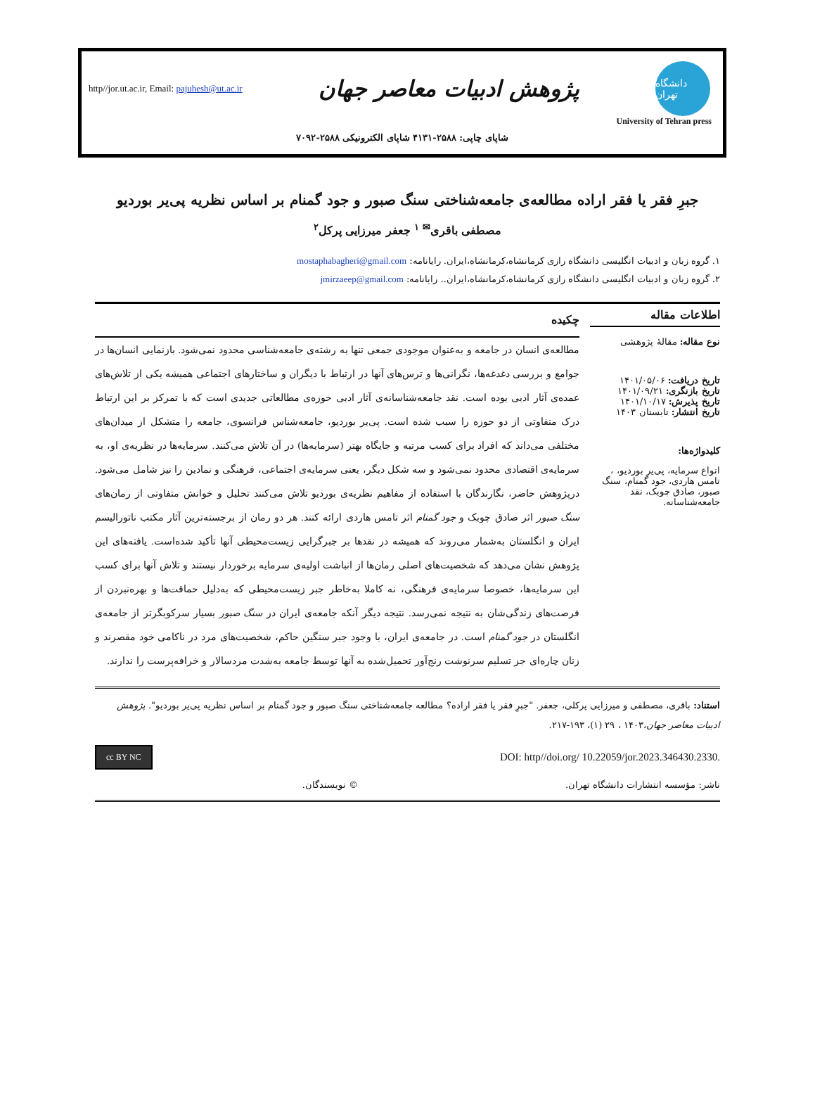http//jor.ut.ac.ir, Email: pajuhesh@ut.ac.ir
پژوهش ادبیات معاصر جهان
دانشگاه تهران
University of Tehran press
شاپای چاپی: ۲۵۸۸-۴۱۳۱ شاپای الکترونیکی ۲۵۸۸-۷۰۹۲
جبرِ فقر یا فقر اراده مطالعه‌ی جامعه‌شناختی سنگ صبور و جود گمنام بر اساس نظریه پی‌یر بوردیو
مصطفی باقری<sup>✉ ۱</sup> جعفر میرزایی پرکل<sup>۲</sup>
۱. گروه زبان و ادبیات انگلیسی دانشگاه رازی کرمانشاه،کرمانشاه،ایران. رایانامه: mostaphabagheri@gmail.com
۲. گروه زبان و ادبیات انگلیسی دانشگاه رازی کرمانشاه،کرمانشاه،ایران.. رایانامه: jmirzaeep@gmail.com
اطلاعات مقاله
نوع مقاله: مقالهٔ پژوهشی
تاریخ دریافت: ۱۴۰۱/۰۵/۰۶
تاریخ بازنگری: ۱۴۰۱/۰۹/۲۱
تاریخ پذیرش: ۱۴۰۱/۱۰/۱۷
تاریخ انتشار: تابستان ۱۴۰۳
کلیدواژه‌ها:
انواع سرمایه، پی‌یر بوردیو، ، تامس هاردی، جود گمنام، سنگ صبور، صادق چوبک، نقد جامعه‌شناسانه.
چکیده
مطالعه‌ی انسان در جامعه و به‌عنوان موجودی جمعی تنها به رشته‌ی جامعه‌شناسی محدود نمی‌شود. بازنمایی انسان‌ها در جوامع و بررسی دغدغه‌ها، نگرانی‌ها و ترس‌های آنها در ارتباط با دیگران و ساختارهای اجتماعی همیشه یکی از تلاش‌های عمده‌ی آثار ادبی بوده است. نقد جامعه‌شناسانه‌ی آثار ادبی حوزه‌ی مطالعاتی جدیدی است که با تمرکز بر این ارتباط درک متفاوتی از دو حوزه را سبب شده است. پی‌یر بوردیو، جامعه‌شناس فرانسوی، جامعه را متشکل از میدان‌های مختلفی می‌داند که افراد برای کسب مرتبه و جایگاه بهتر (سرمایه‌ها) در آن تلاش می‌کنند. سرمایه‌ها در نظریه‌ی او، به سرمایه‌ی اقتصادی محدود نمی‌شود و سه شکل دیگر، یعنی سرمایه‌ی اجتماعی، فرهنگی و نمادین را نیز شامل می‌شود. درپژوهش حاضر، نگارندگان با استفاده از مفاهیم نظریه‌ی بوردیو تلاش می‌کنند تحلیل و خوانش متفاوتی از رمان‌های سنگ صبور اثر صادق چوبک و جود گمنام اثر تامس هاردی ارائه کنند. هر دو رمان از برجسته‌ترین آثار مکتب ناتورالیسم ایران و انگلستان به‌شمار می‌روند که همیشه در نقدها بر جبرگرایی زیست‌محیطی آنها تأکید شده‌است. یافته‌های این پژوهش نشان می‌دهد که شخصیت‌های اصلی رمان‌ها از انباشت اولیه‌ی سرمایه برخوردار نیستند و تلاش آنها برای کسب این سرمایه‌ها، خصوصا سرمایه‌ی فرهنگی، نه کاملا به‌خاطر جبر زیست‌محیطی که به‌دلیل حماقت‌ها و بهره‌نبردن از فرصت‌های زندگی‌شان به نتیجه نمی‌رسد. نتیجه دیگر آنکه جامعه‌ی ایران در سنگ صبور بسیار سرکوبگرتر از جامعه‌ی انگلستان در جود گمنام است. در جامعه‌ی ایران، با وجود جبر سنگین حاکم، شخصیت‌های مرد در ناکامی خود مقصرند و زنان چاره‌ای جز تسلیم سرنوشت رنج‌آور تحمیل‌شده به آنها توسط جامعه به‌شدت مردسالار و خرافه‌پرست را ندارند.
استناد: باقری، مصطفی و میرزایی پرکلی، جعفر. "جبرِ فقر یا فقر اراده؟ مطالعه جامعه‌شناختی سنگ صبور و جود گمنام بر اساس نظریه پی‌یر بوردیو". پژوهش ادبیات معاصر جهان،۱۴۰۳ ، ۲۹ (۱)، ۱۹۳-۲۱۷.
cc BY NC DOI: http//doi.org/ 10.22059/jor.2023.346430.2330.
ناشر: مؤسسه انتشارات دانشگاه تهران. © نویسندگان.